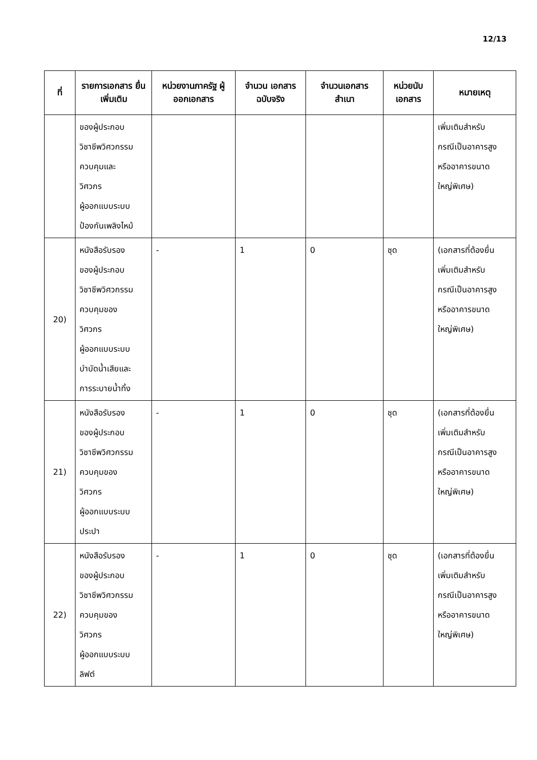12/13
| ที่ | รายการเอกสาร ยื่นเพิ่มเติม | หน่วยงานภาครัฐ ผู้ออกเอกสาร | จำนวน เอกสาร ฉบับจริง | จำนวนเอกสาร สำเนา | หน่วยนับ เอกสาร | หมายเหตุ |
| --- | --- | --- | --- | --- | --- | --- |
| | ของผู้ประกอบ วิชาชีพวิศวกรรม ควบคุมและ วิศวกร ผู้ออกแบบระบบ ป้องกันเพลิงไหม้ | | | | | เพิ่มเติมสำหรับ กรณีเป็นอาคารสูง หรืออาคารขนาด ใหญ่พิเศษ) |
| 20) | หนังสือรับรอง ของผู้ประกอบ วิชาชีพวิศวกรรม ควบคุมของ วิศวกร ผู้ออกแบบระบบ บำบัดน้ำเสียและ การระบายน้ำทิ้ง | - | 1 | 0 | ชุด | (เอกสารที่ต้องยื่น เพิ่มเติมสำหรับ กรณีเป็นอาคารสูง หรืออาคารขนาด ใหญ่พิเศษ) |
| 21) | หนังสือรับรอง ของผู้ประกอบ วิชาชีพวิศวกรรม ควบคุมของ วิศวกร ผู้ออกแบบระบบ ประปา | - | 1 | 0 | ชุด | (เอกสารที่ต้องยื่น เพิ่มเติมสำหรับ กรณีเป็นอาคารสูง หรืออาคารขนาด ใหญ่พิเศษ) |
| 22) | หนังสือรับรอง ของผู้ประกอบ วิชาชีพวิศวกรรม ควบคุมของ วิศวกร ผู้ออกแบบระบบ ลิฟต์ | - | 1 | 0 | ชุด | (เอกสารที่ต้องยื่น เพิ่มเติมสำหรับ กรณีเป็นอาคารสูง หรืออาคารขนาด ใหญ่พิเศษ) |